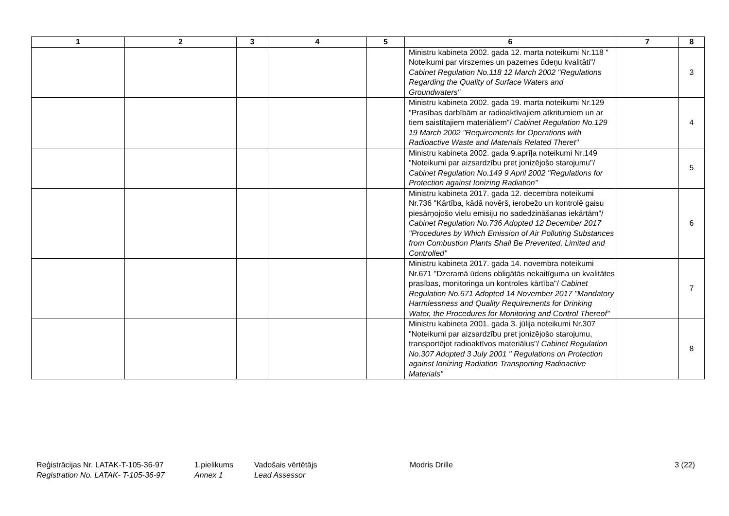| 1 | 2 | 3 | 4 | 5 | 6 | 7 | 8 |
| --- | --- | --- | --- | --- | --- | --- | --- |
| | | | | | Ministru kabineta 2002. gada 12. marta noteikumi Nr.118 " Noteikumi par virszemes un pazemes ūdeņu kvalitāti"/ Cabinet Regulation No.118 12 March 2002 "Regulations Regarding the Quality of Surface Waters and Groundwaters" | | 3 |
| | | | | | Ministru kabineta 2002. gada 19. marta noteikumi Nr.129 "Prasības darbībām ar radioaktīvajiem atkritumiem un ar tiem saistītajiem materiāliem"/ Cabinet Regulation No.129 19 March 2002 "Requirements for Operations with Radioactive Waste and Materials Related Theret" | | 4 |
| | | | | | Ministru kabineta 2002. gada 9.aprīļa noteikumi Nr.149 "Noteikumi par aizsardzību pret jonizējošo starojumu"/ Cabinet Regulation No.149 9 April 2002 "Regulations for Protection against Ionizing Radiation" | | 5 |
| | | | | | Ministru kabineta 2017. gada 12. decembra noteikumi Nr.736 "Kārtība, kādā novērš, ierobežo un kontrolē gaisu piesārņojošo vielu emisiju no sadedzināšanas iekārtām"/ Cabinet Regulation No.736 Adopted 12 December 2017 "Procedures by Which Emission of Air Polluting Substances from Combustion Plants Shall Be Prevented, Limited and Controlled" | | 6 |
| | | | | | Ministru kabineta 2017. gada 14. novembra noteikumi Nr.671 "Dzeramā ūdens obligātās nekaitīguma un kvalitātes prasības, monitoringa un kontroles kārtība"/ Cabinet Regulation No.671 Adopted 14 November 2017 "Mandatory Harmlessness and Quality Requirements for Drinking Water, the Procedures for Monitoring and Control Thereof" | | 7 |
| | | | | | Ministru kabineta 2001. gada 3. jūlija noteikumi Nr.307 "Noteikumi par aizsardzību pret jonizējošo starojumu, transportējot radioaktīvos materiālus"/ Cabinet Regulation No.307 Adopted 3 July 2001 " Regulations on Protection against Ionizing Radiation Transporting Radioactive Materials" | | 8 |
Reģistrācijas Nr. LATAK-T-105-36-97
Registration No. LATAK- T-105-36-97
1.pielikums
Annex 1
Vadošais vērtētājs
Lead Assessor
Modris Drille 3 (22)